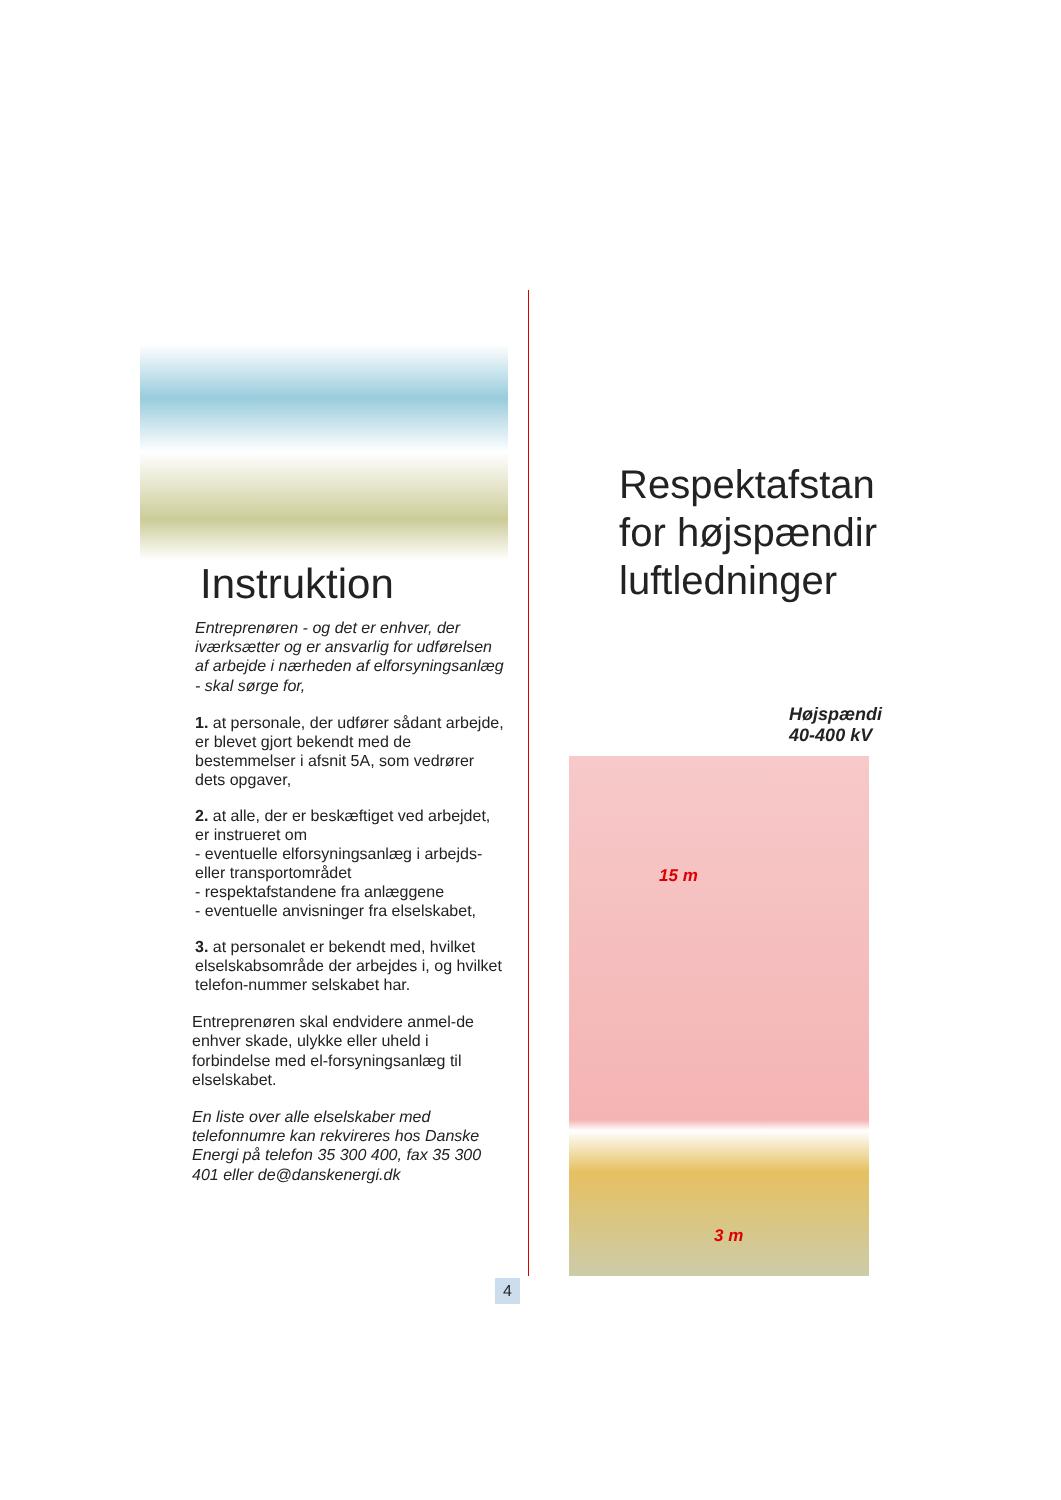Instruktion
Entreprenøren - og det er enhver, der iværksætter og er ansvarlig for udførelsen af arbejde i nærheden af elforsyningsanlæg - skal sørge for,
1. at personale, der udfører sådant arbejde, er blevet gjort bekendt med de bestemmelser i afsnit 5A, som vedrører dets opgaver,
2. at alle, der er beskæftiget ved arbejdet, er instrueret om
- eventuelle elforsyningsanlæg i arbejds- eller transportområdet
- respektafstandene fra anlæggene
- eventuelle anvisninger fra elselskabet,
3. at personalet er bekendt med, hvilket elselskabsområde der arbejdes i, og hvilket telefon-nummer selskabet har.
Entreprenøren skal endvidere anmel-de enhver skade, ulykke eller uheld i forbindelse med el-forsyningsanlæg til elselskabet.
En liste over alle elselskaber med telefonnumre kan rekvireres hos Danske Energi på telefon 35 300 400, fax 35 300 401 eller de@danskenergi.dk
Respektafstan
for højspændir
luftledninger
Højspændi
40-400 kV
15 m
3 m
4